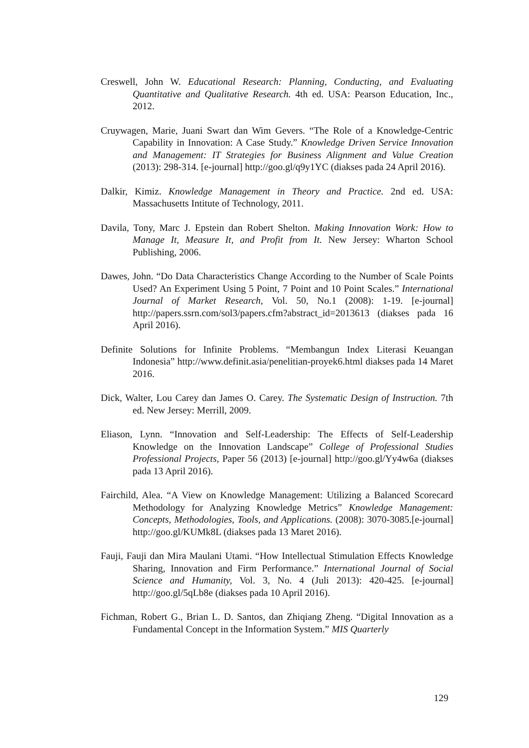Creswell, John W. Educational Research: Planning, Conducting, and Evaluating Quantitative and Qualitative Research. 4th ed. USA: Pearson Education, Inc., 2012.
Cruywagen, Marie, Juani Swart dan Wim Gevers. “The Role of a Knowledge-Centric Capability in Innovation: A Case Study.” Knowledge Driven Service Innovation and Management: IT Strategies for Business Alignment and Value Creation (2013): 298-314. [e-journal] http://goo.gl/q9y1YC (diakses pada 24 April 2016).
Dalkir, Kimiz. Knowledge Management in Theory and Practice. 2nd ed. USA: Massachusetts Intitute of Technology, 2011.
Davila, Tony, Marc J. Epstein dan Robert Shelton. Making Innovation Work: How to Manage It, Measure It, and Profit from It. New Jersey: Wharton School Publishing, 2006.
Dawes, John. “Do Data Characteristics Change According to the Number of Scale Points Used? An Experiment Using 5 Point, 7 Point and 10 Point Scales.” International Journal of Market Research, Vol. 50, No.1 (2008): 1-19. [e-journal] http://papers.ssrn.com/sol3/papers.cfm?abstract_id=2013613 (diakses pada 16 April 2016).
Definite Solutions for Infinite Problems. “Membangun Index Literasi Keuangan Indonesia” http://www.definit.asia/penelitian-proyek6.html diakses pada 14 Maret 2016.
Dick, Walter, Lou Carey dan James O. Carey. The Systematic Design of Instruction. 7th ed. New Jersey: Merrill, 2009.
Eliason, Lynn. “Innovation and Self-Leadership: The Effects of Self-Leadership Knowledge on the Innovation Landscape” College of Professional Studies Professional Projects, Paper 56 (2013) [e-journal] http://goo.gl/Yy4w6a (diakses pada 13 April 2016).
Fairchild, Alea. “A View on Knowledge Management: Utilizing a Balanced Scorecard Methodology for Analyzing Knowledge Metrics” Knowledge Management: Concepts, Methodologies, Tools, and Applications. (2008): 3070-3085.[e-journal] http://goo.gl/KUMk8L (diakses pada 13 Maret 2016).
Fauji, Fauji dan Mira Maulani Utami. “How Intellectual Stimulation Effects Knowledge Sharing, Innovation and Firm Performance.” International Journal of Social Science and Humanity, Vol. 3, No. 4 (Juli 2013): 420-425. [e-journal] http://goo.gl/5qLb8e (diakses pada 10 April 2016).
Fichman, Robert G., Brian L. D. Santos, dan Zhiqiang Zheng. “Digital Innovation as a Fundamental Concept in the Information System.” MIS Quarterly
129